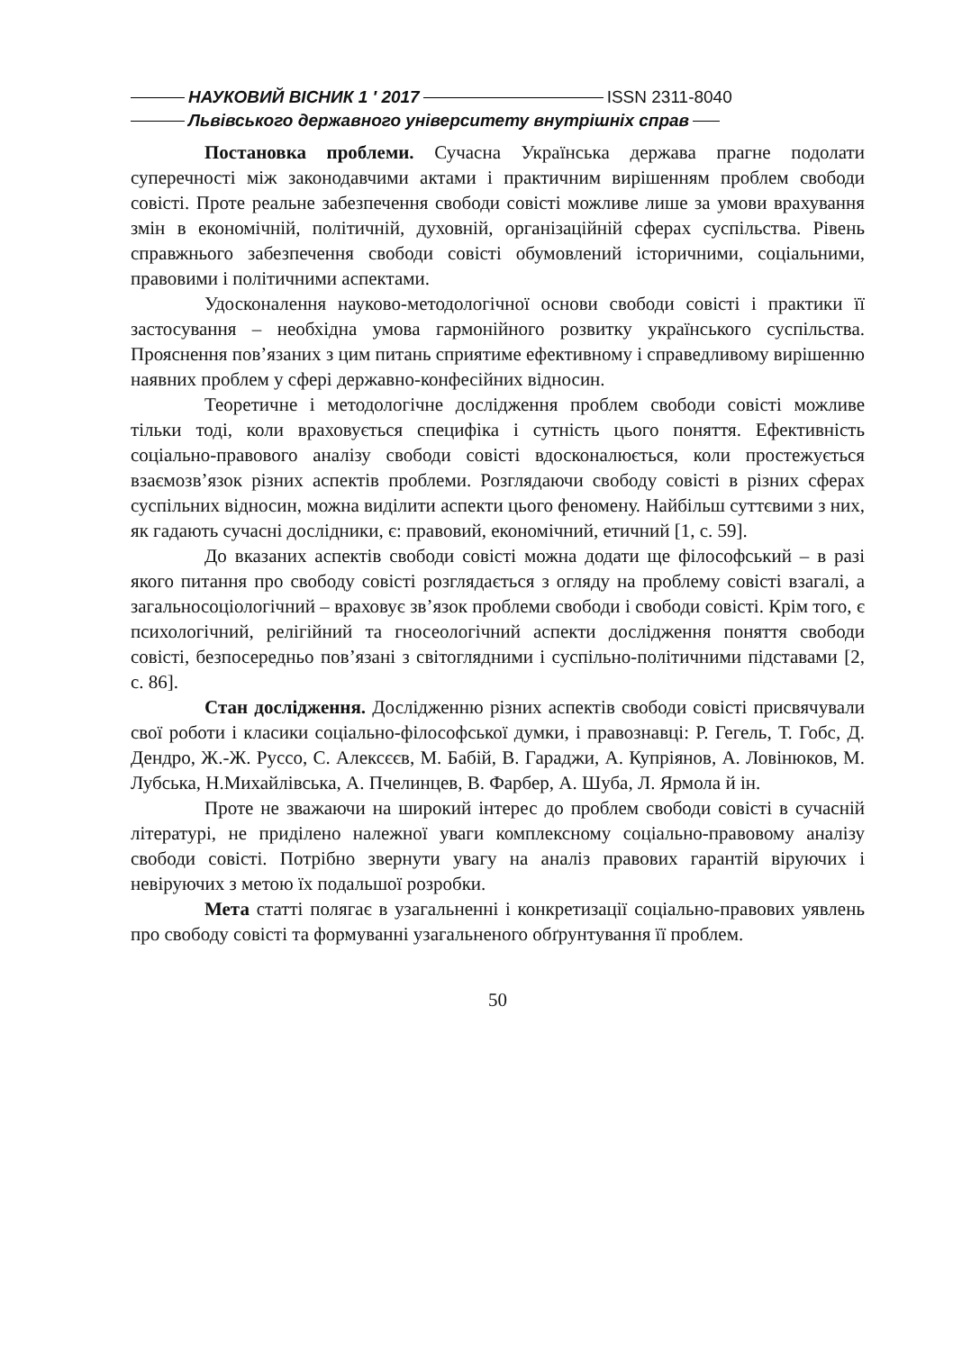НАУКОВИЙ ВІСНИК 1 ′ 2017 ISSN 2311-8040
Львівського державного університету внутрішніх справ
Постановка проблеми. Сучасна Українська держава прагне подолати суперечності між законодавчими актами і практичним вирішенням проблем свободи совісті. Проте реальне забезпечення свободи совісті можливе лише за умови врахування змін в економічній, політичній, духовній, організаційній сферах суспільства. Рівень справжнього забезпечення свободи совісті обумовлений історичними, соціальними, правовими і політичними аспектами.
Удосконалення науково-методологічної основи свободи совісті і практики її застосування – необхідна умова гармонійного розвитку українського суспільства. Прояснення пов’язаних з цим питань сприятиме ефективному і справедливому вирішенню наявних проблем у сфері державно-конфесійних відносин.
Теоретичне і методологічне дослідження проблем свободи совісті можливе тільки тоді, коли враховується специфіка і сутність цього поняття. Ефективність соціально-правового аналізу свободи совісті вдосконалюється, коли простежується взаємозв’язок різних аспектів проблеми. Розглядаючи свободу совісті в різних сферах суспільних відносин, можна виділити аспекти цього феномену. Найбільш суттєвими з них, як гадають сучасні дослідники, є: правовий, економічний, етичний [1, с. 59].
До вказаних аспектів свободи совісті можна додати ще філософський – в разі якого питання про свободу совісті розглядається з огляду на проблему совісті взагалі, а загальносоціологічний – враховує зв’язок проблеми свободи і свободи совісті. Крім того, є психологічний, релігійний та гносеологічний аспекти дослідження поняття свободи совісті, безпосередньо пов’язані з світоглядними і суспільно-політичними підставами [2, с. 86].
Стан дослідження. Дослідженню різних аспектів свободи совісті присвячували свої роботи і класики соціально-філософської думки, і правознавці: Р. Гегель, Т. Гобс, Д. Дендро, Ж.-Ж. Руссо, С. Алексєєв, М. Бабій, В. Гараджи, А. Купріянов, А. Ловінюков, М. Лубська, Н.Михайлівська, А. Пчелинцев, В. Фарбер, А. Шуба, Л. Ярмола й ін.
Проте не зважаючи на широкий інтерес до проблем свободи совісті в сучасній літературі, не приділено належної уваги комплексному соціально-правовому аналізу свободи совісті. Потрібно звернути увагу на аналіз правових гарантій віруючих і невіруючих з метою їх подальшої розробки.
Мета статті полягає в узагальненні і конкретизації соціально-правових уявлень про свободу совісті та формуванні узагальненого обґрунтування її проблем.
50